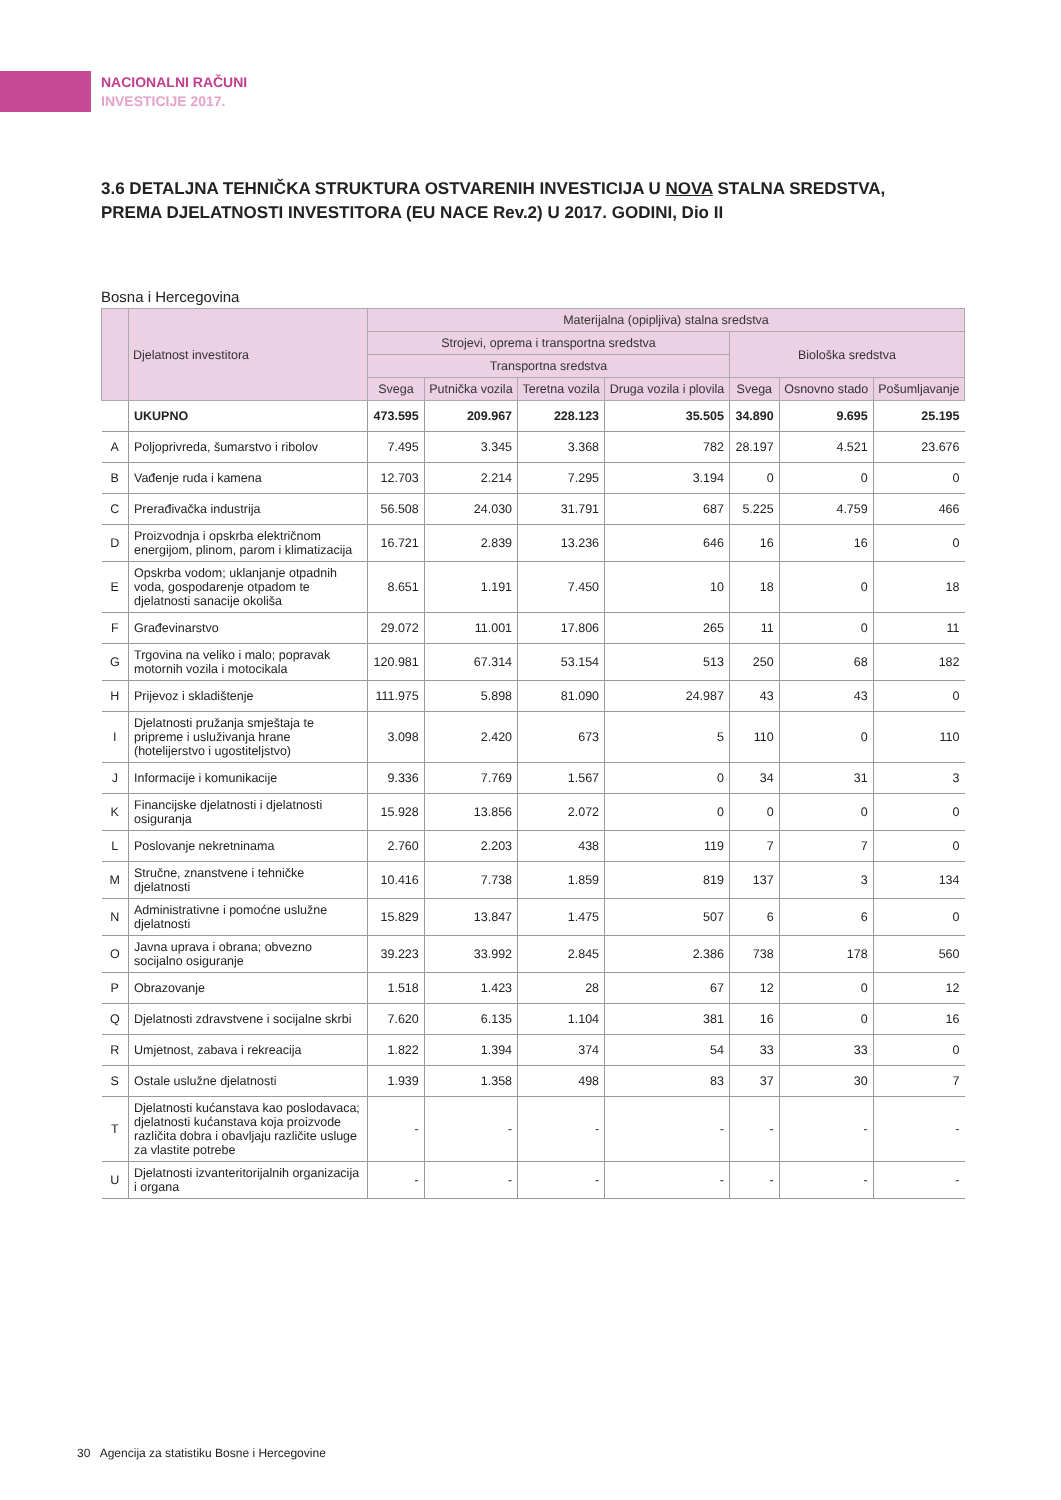NACIONALNI RAČUNI
INVESTICIJE 2017.
3.6 DETALJNA TEHNIČKA STRUKTURA OSTVARENIH INVESTICIJA U NOVA STALNA SREDSTVA, PREMA DJELATNOSTI INVESTITORA (EU NACE Rev.2) U 2017. GODINI, Dio II
Bosna i Hercegovina
| | Djelatnost investitora | Materijalna (opipljiva) stalna sredstva | | | | | | |
| --- | --- | --- | --- | --- | --- | --- | --- | --- |
| | | Strojevi, oprema i transportna sredstva | | | | Biološka sredstva | | |
| | | Transportna sredstva | | | | | | |
| | | Svega | Putnička vozila | Teretna vozila | Druga vozila i plovila | Svega | Osnovno stado | Pošumljavanje |
| | UKUPNO | 473.595 | 209.967 | 228.123 | 35.505 | 34.890 | 9.695 | 25.195 |
| A | Poljoprivreda, šumarstvo i ribolov | 7.495 | 3.345 | 3.368 | 782 | 28.197 | 4.521 | 23.676 |
| B | Vađenje ruda i kamena | 12.703 | 2.214 | 7.295 | 3.194 | 0 | 0 | 0 |
| C | Prerađivačka industrija | 56.508 | 24.030 | 31.791 | 687 | 5.225 | 4.759 | 466 |
| D | Proizvodnja i opskrba električnom energijom, plinom, parom i klimatizacija | 16.721 | 2.839 | 13.236 | 646 | 16 | 16 | 0 |
| E | Opskrba vodom; uklanjanje otpadnih voda, gospodarenje otpadom te djelatnosti sanacije okoliša | 8.651 | 1.191 | 7.450 | 10 | 18 | 0 | 18 |
| F | Građevinarstvo | 29.072 | 11.001 | 17.806 | 265 | 11 | 0 | 11 |
| G | Trgovina na veliko i malo; popravak motornih vozila i motocikala | 120.981 | 67.314 | 53.154 | 513 | 250 | 68 | 182 |
| H | Prijevoz i skladištenje | 111.975 | 5.898 | 81.090 | 24.987 | 43 | 43 | 0 |
| I | Djelatnosti pružanja smještaja te pripreme i usluživanja hrane (hotelijerstvo i ugostiteljstvo) | 3.098 | 2.420 | 673 | 5 | 110 | 0 | 110 |
| J | Informacije i komunikacije | 9.336 | 7.769 | 1.567 | 0 | 34 | 31 | 3 |
| K | Financijske djelatnosti i djelatnosti osiguranja | 15.928 | 13.856 | 2.072 | 0 | 0 | 0 | 0 |
| L | Poslovanje nekretninama | 2.760 | 2.203 | 438 | 119 | 7 | 7 | 0 |
| M | Stručne, znanstvene i tehničke djelatnosti | 10.416 | 7.738 | 1.859 | 819 | 137 | 3 | 134 |
| N | Administrativne i pomoćne uslužne djelatnosti | 15.829 | 13.847 | 1.475 | 507 | 6 | 6 | 0 |
| O | Javna uprava i obrana; obvezno socijalno osiguranje | 39.223 | 33.992 | 2.845 | 2.386 | 738 | 178 | 560 |
| P | Obrazovanje | 1.518 | 1.423 | 28 | 67 | 12 | 0 | 12 |
| Q | Djelatnosti zdravstvene i socijalne skrbi | 7.620 | 6.135 | 1.104 | 381 | 16 | 0 | 16 |
| R | Umjetnost, zabava i rekreacija | 1.822 | 1.394 | 374 | 54 | 33 | 33 | 0 |
| S | Ostale uslužne djelatnosti | 1.939 | 1.358 | 498 | 83 | 37 | 30 | 7 |
| T | Djelatnosti kućanstava kao poslodavaca; djelatnosti kućanstava koja proizvode različita dobra i obavljaju različite usluge za vlastite potrebe | - | - | - | - | - | - | - |
| U | Djelatnosti izvanteritorijalnih organizacija i organa | - | - | - | - | - | - | - |
30 Agencija za statistiku Bosne i Hercegovine